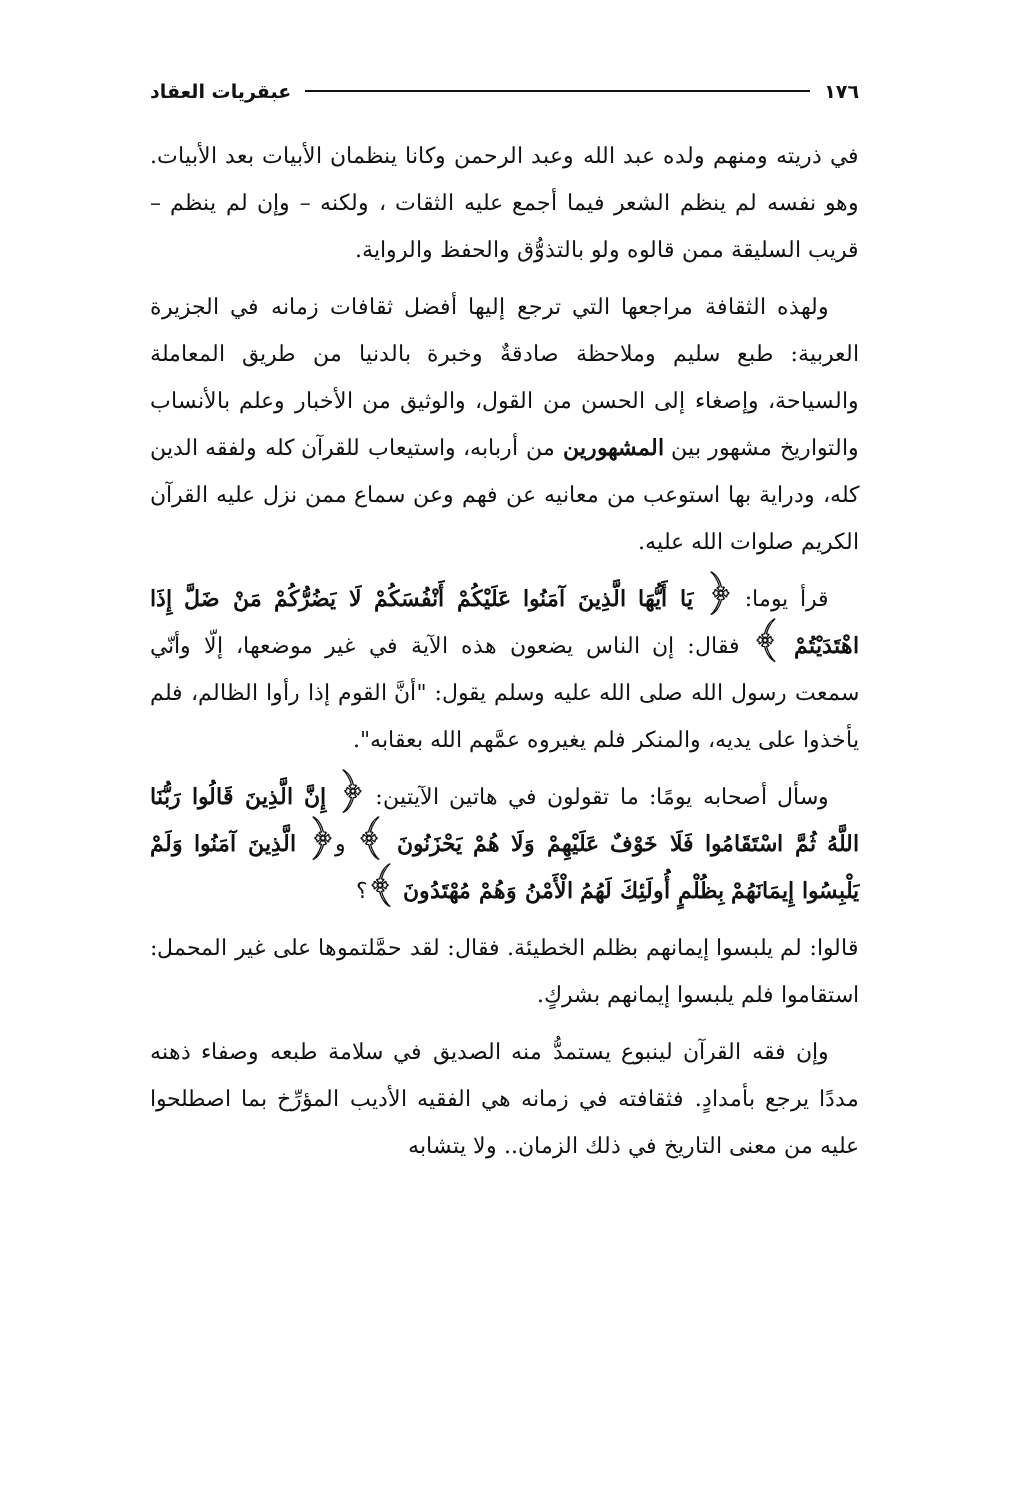١٧٦ عبقريات العقاد
في ذريته ومنهم ولده عبد الله وعبد الرحمن وكانا ينظمان الأبيات بعد الأبيات. وهو نفسه لم ينظم الشعر فيما أجمع عليه الثقات ، ولكنه – وإن لم ينظم – قريب السليقة ممن قالوه ولو بالتذوُّق والحفظ والرواية.
ولهذه الثقافة مراجعها التي ترجع إليها أفضل ثقافات زمانه في الجزيرة العربية: طبع سليم وملاحظة صادقةٌ وخبرة بالدنيا من طريق المعاملة والسياحة، وإصغاء إلى الحسن من القول، والوثيق من الأخبار وعلم بالأنساب والتواريخ مشهور بين المشهورين من أربابه، واستيعاب للقرآن كله ولفقه الدين كله، ودراية بها استوعب من معانيه عن فهم وعن سماع ممن نزل عليه القرآن الكريم صلوات الله عليه.
قرأ يوما: ﴿ يَا أَيُّهَا الَّذِينَ آمَنُوا عَلَيْكُمْ أَنْفُسَكُمْ لَا يَضُرُّكُمْ مَنْ ضَلَّ إِذَا اهْتَدَيْتُمْ ﴾ فقال: إن الناس يضعون هذه الآية في غير موضعها، إلّا وأنّي سمعت رسول الله صلى الله عليه وسلم يقول: "أنَّ القوم إذا رأوا الظالم، فلم يأخذوا على يديه، والمنكر فلم يغيروه عمَّهم الله بعقابه".
وسأل أصحابه يومًا: ما تقولون في هاتين الآيتين: ﴿ إِنَّ الَّذِينَ قَالُوا رَبُّنَا اللَّهُ ثُمَّ اسْتَقَامُوا فَلَا خَوْفٌ عَلَيْهِمْ وَلَا هُمْ يَحْزَنُونَ ﴾ و﴿ الَّذِينَ آمَنُوا وَلَمْ يَلْبِسُوا إِيمَانَهُمْ بِظُلْمٍ أُولَئِكَ لَهُمُ الْأَمْنُ وَهُمْ مُهْتَدُونَ ﴾؟
قالوا: لم يلبسوا إيمانهم بظلم الخطيئة. فقال: لقد حمَّلتموها على غير المحمل: استقاموا فلم يلبسوا إيمانهم بشركٍ.
وإن فقه القرآن لينبوع يستمدُّ منه الصديق في سلامة طبعه وصفاء ذهنه مددًا يرجع بأمدادٍ. فثقافته في زمانه هي الفقيه الأديب المؤرِّخ بما اصطلحوا عليه من معنى التاريخ في ذلك الزمان.. ولا يتشابه